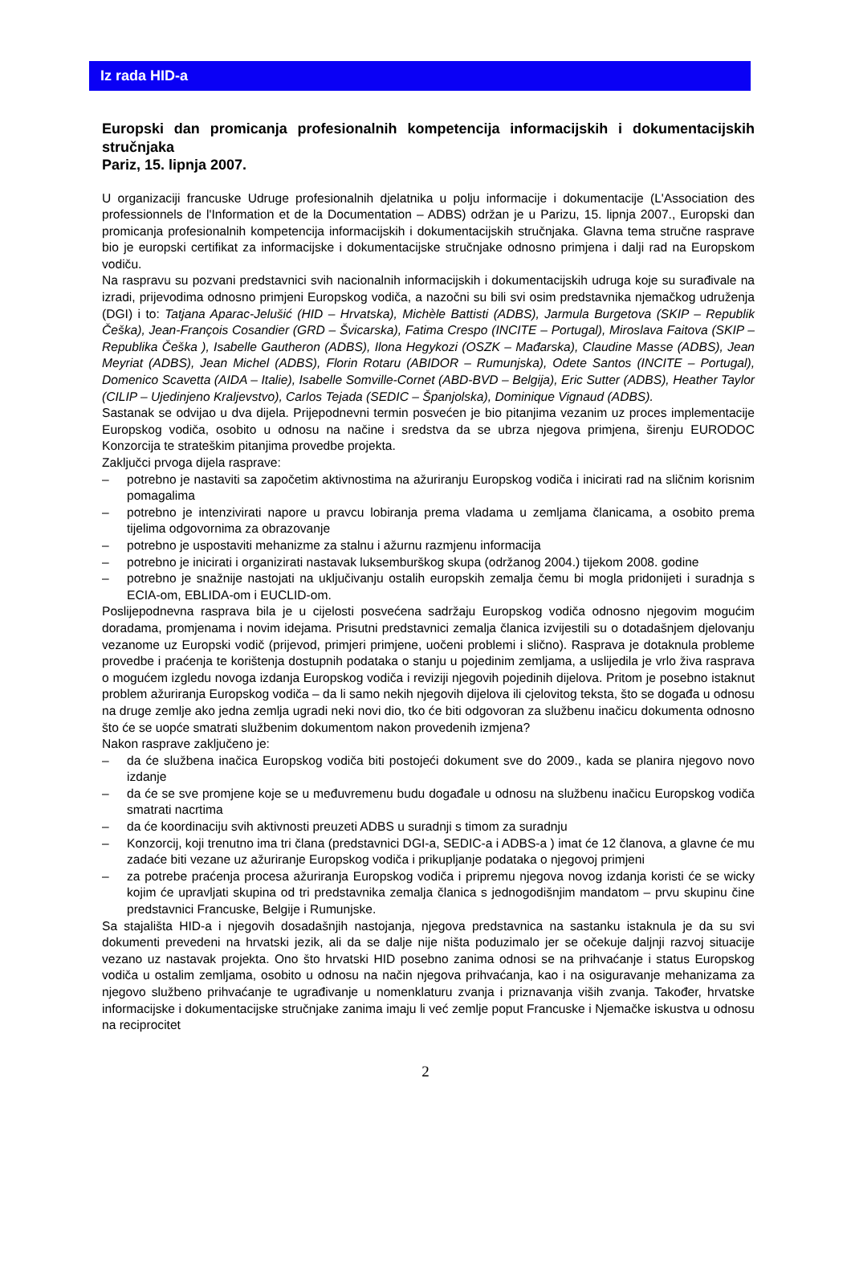Iz rada HID-a
Europski dan promicanja profesionalnih kompetencija informacijskih i dokumentacijskih stručnjaka
Pariz, 15. lipnja 2007.
U organizaciji francuske Udruge profesionalnih djelatnika u polju informacije i dokumentacije (L'Association des professionnels de l'Information et de la Documentation – ADBS) održan je u Parizu, 15. lipnja 2007., Europski dan promicanja profesionalnih kompetencija informacijskih i dokumentacijskih stručnjaka. Glavna tema stručne rasprave bio je europski certifikat za informacijske i dokumentacijske stručnjake odnosno primjena i dalji rad na Europskom vodiču.
Na raspravu su pozvani predstavnici svih nacionalnih informacijskih i dokumentacijskih udruga koje su surađivale na izradi, prijevodima odnosno primjeni Europskog vodiča, a nazočni su bili svi osim predstavnika njemačkog udruženja (DGI) i to: Tatjana Aparac-Jelušić (HID – Hrvatska), Michèle Battisti (ADBS), Jarmula Burgetova (SKIP – Republik Češka), Jean-François Cosandier (GRD – Švicarska), Fatima Crespo (INCITE – Portugal), Miroslava Faitova (SKIP – Republika Češka ), Isabelle Gautheron (ADBS), Ilona Hegykozi (OSZK – Mađarska), Claudine Masse (ADBS), Jean Meyriat (ADBS), Jean Michel (ADBS), Florin Rotaru (ABIDOR – Rumunjska), Odete Santos (INCITE – Portugal), Domenico Scavetta (AIDA – Italie), Isabelle Somville-Cornet (ABD-BVD – Belgija), Eric Sutter (ADBS), Heather Taylor (CILIP – Ujedinjeno Kraljevstvo), Carlos Tejada (SEDIC – Španjolska), Dominique Vignaud (ADBS).
Sastanak se odvijao u dva dijela. Prijepodnevni termin posvećen je bio pitanjima vezanim uz proces implementacije Europskog vodiča, osobito u odnosu na načine i sredstva da se ubrza njegova primjena, širenju EURODOC Konzorcija te strateškim pitanjima provedbe projekta.
Zaključci prvoga dijela rasprave:
– potrebno je nastaviti sa započetim aktivnostima na ažuriranju Europskog vodiča i inicirati rad na sličnim korisnim pomagalima
– potrebno je intenzivirati napore u pravcu lobiranja prema vladama u zemljama članicama, a osobito prema tijelima odgovornima za obrazovanje
– potrebno je uspostaviti mehanizme za stalnu i ažurnu razmjenu informacija
– potrebno je inicirati i organizirati nastavak luksemburškog skupa (održanog 2004.) tijekom 2008. godine
– potrebno je snažnije nastojati na uključivanju ostalih europskih zemalja čemu bi mogla pridonijeti i suradnja s ECIA-om, EBLIDA-om i EUCLID-om.
Poslijepodnevna rasprava bila je u cijelosti posvećena sadržaju Europskog vodiča odnosno njegovim mogućim doradama, promjenama i novim idejama. Prisutni predstavnici zemalja članica izvijestili su o dotadašnjem djelovanju vezanome uz Europski vodič (prijevod, primjeri primjene, uočeni problemi i slično). Rasprava je dotaknula probleme provedbe i praćenja te korištenja dostupnih podataka o stanju u pojedinim zemljama, a uslijedila je vrlo živa rasprava o mogućem izgledu novoga izdanja Europskog vodiča i reviziji njegovih pojedinih dijelova. Pritom je posebno istaknut problem ažuriranja Europskog vodiča – da li samo nekih njegovih dijelova ili cjelovitog teksta, što se događa u odnosu na druge zemlje ako jedna zemlja ugradi neki novi dio, tko će biti odgovoran za službenu inačicu dokumenta odnosno što će se uopće smatrati službenim dokumentom nakon provedenih izmjena?
Nakon rasprave zaključeno je:
– da će službena inačica Europskog vodiča biti postojeći dokument sve do 2009., kada se planira njegovo novo izdanje
– da će se sve promjene koje se u međuvremenu budu događale u odnosu na službenu inačicu Europskog vodiča smatrati nacrtima
– da će koordinaciju svih aktivnosti preuzeti ADBS u suradnji s timom za suradnju
– Konzorcij, koji trenutno ima tri člana (predstavnici DGI-a, SEDIC-a i ADBS-a ) imat će 12 članova, a glavne će mu zadaće biti vezane uz ažuriranje Europskog vodiča i prikupljanje podataka o njegovoj primjeni
– za potrebe praćenja procesa ažuriranja Europskog vodiča i pripremu njegova novog izdanja koristi će se wicky kojim će upravljati skupina od tri predstavnika zemalja članica s jednogodišnjim mandatom – prvu skupinu čine predstavnici Francuske, Belgije i Rumunjske.
Sa stajališta HID-a i njegovih dosadašnjih nastojanja, njegova predstavnica na sastanku istaknula je da su svi dokumenti prevedeni na hrvatski jezik, ali da se dalje nije ništa poduzimalo jer se očekuje daljnji razvoj situacije vezano uz nastavak projekta. Ono što hrvatski HID posebno zanima odnosi se na prihvaćanje i status Europskog vodiča u ostalim zemljama, osobito u odnosu na način njegova prihvaćanja, kao i na osiguravanje mehanizama za njegovo službeno prihvaćanje te ugrađivanje u nomenklaturu zvanja i priznavanja viših zvanja. Također, hrvatske informacijske i dokumentacijske stručnjake zanima imaju li već zemlje poput Francuske i Njemačke iskustva u odnosu na reciprocitet
2